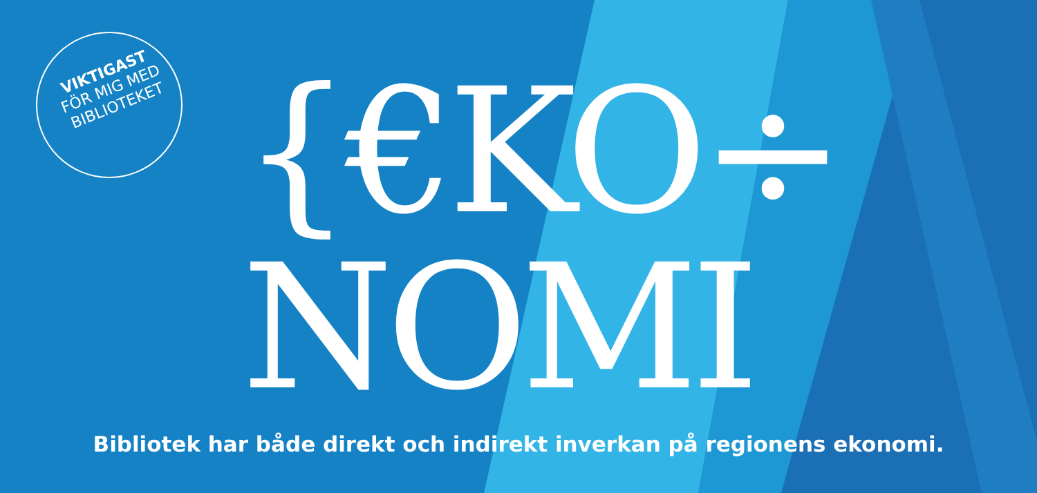VIKTIGAST
FÖR MIG MED
BIBLIOTEKET
{€KO÷
NOMI
Bibliotek har både direkt och indirekt inverkan på regionens ekonomi.